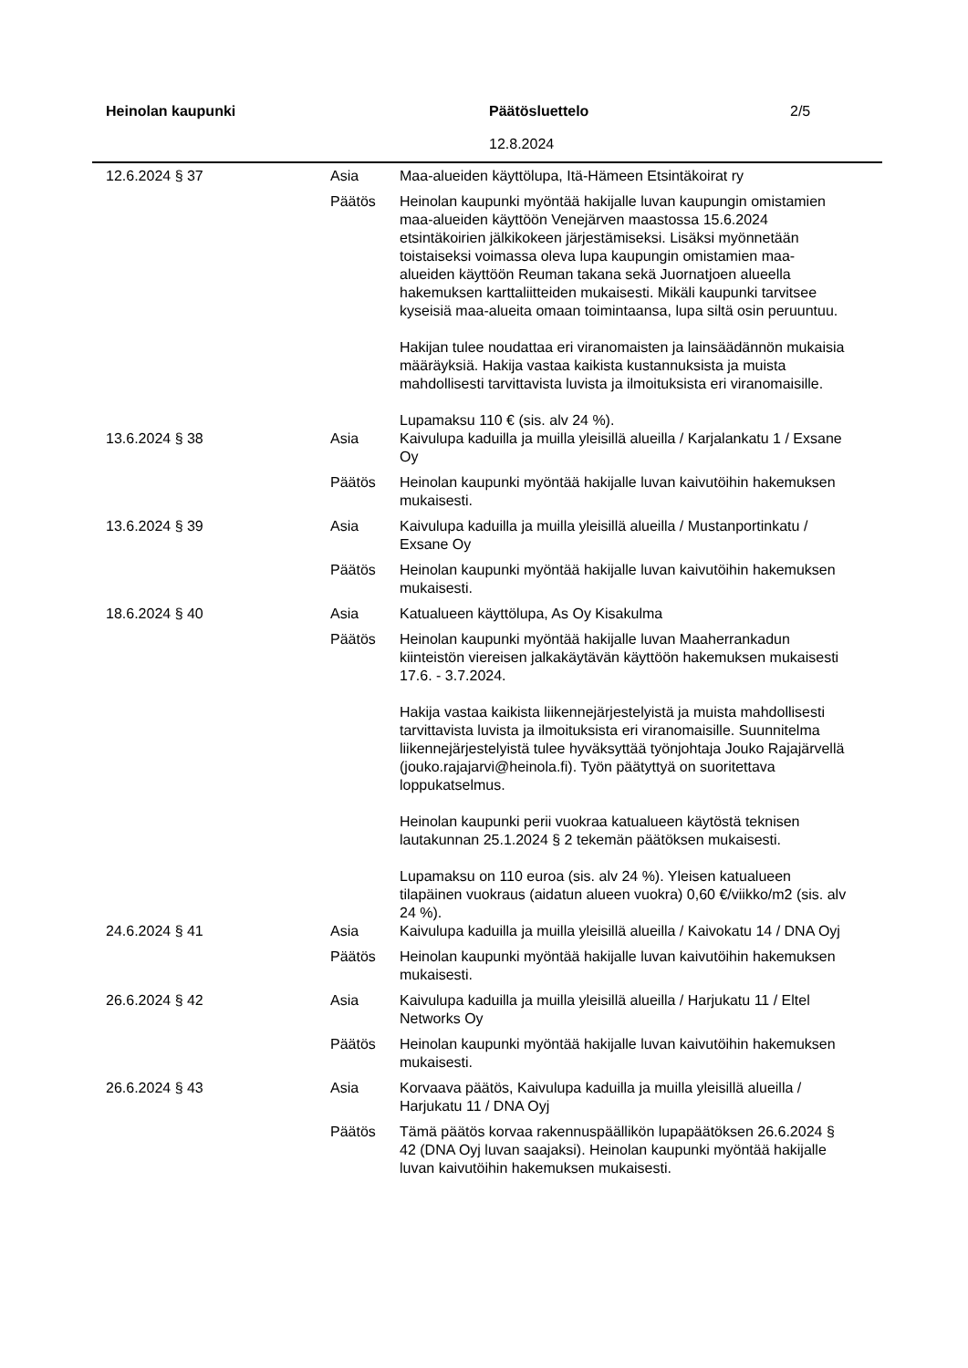Heinolan kaupunki Päätösluettelo
12.8.2024
2/5
| 12.6.2024 § 37 | Asia | Maa-alueiden käyttölupa, Itä-Hämeen Etsintäkoirat ry |
| | Päätös | Heinolan kaupunki myöntää hakijalle luvan kaupungin omistamien maa-alueiden käyttöön Venejärven maastossa 15.6.2024 etsintäkoirien jälkikokeen järjestämiseksi. Lisäksi myönnetään toistaiseksi voimassa oleva lupa kaupungin omistamien maa-alueiden käyttöön Reuman takana sekä Juornatjoen alueella hakemuksen karttaliitteiden mukaisesti. Mikäli kaupunki tarvitsee kyseisiä maa-alueita omaan toimintaansa, lupa siltä osin peruuntuu. Hakijan tulee noudattaa eri viranomaisten ja lainsäädännön mukaisia määräyksiä. Hakija vastaa kaikista kustannuksista ja muista mahdollisesti tarvittavista luvista ja ilmoituksista eri viranomaisille. Lupamaksu 110 € (sis. alv 24 %). |
| 13.6.2024 § 38 | Asia | Kaivulupa kaduilla ja muilla yleisillä alueilla / Karjalankatu 1 / Exsane Oy |
| | Päätös | Heinolan kaupunki myöntää hakijalle luvan kaivutöihin hakemuksen mukaisesti. |
| 13.6.2024 § 39 | Asia | Kaivulupa kaduilla ja muilla yleisillä alueilla / Mustanportinkatu / Exsane Oy |
| | Päätös | Heinolan kaupunki myöntää hakijalle luvan kaivutöihin hakemuksen mukaisesti. |
| 18.6.2024 § 40 | Asia | Katualueen käyttölupa, As Oy Kisakulma |
| | Päätös | Heinolan kaupunki myöntää hakijalle luvan Maaherrankadun kiinteistön viereisen jalkakäytävän käyttöön hakemuksen mukaisesti 17.6. - 3.7.2024. Hakija vastaa kaikista liikennejärjestelyistä ja muista mahdollisesti tarvittavista luvista ja ilmoituksista eri viranomaisille. Suunnitelma liikennejärjestelyistä tulee hyväksyttää työnjohtaja Jouko Rajajärvellä (jouko.rajajarvi@heinola.fi). Työn päätyttyä on suoritettava loppukatselmus. Heinolan kaupunki perii vuokraa katualueen käytöstä teknisen lautakunnan 25.1.2024 § 2 tekemän päätöksen mukaisesti. Lupamaksu on 110 euroa (sis. alv 24 %). Yleisen katualueen tilapäinen vuokraus (aidatun alueen vuokra) 0,60 €/viikko/m2 (sis. alv 24 %). |
| 24.6.2024 § 41 | Asia | Kaivulupa kaduilla ja muilla yleisillä alueilla / Kaivokatu 14 / DNA Oyj |
| | Päätös | Heinolan kaupunki myöntää hakijalle luvan kaivutöihin hakemuksen mukaisesti. |
| 26.6.2024 § 42 | Asia | Kaivulupa kaduilla ja muilla yleisillä alueilla / Harjukatu 11 / Eltel Networks Oy |
| | Päätös | Heinolan kaupunki myöntää hakijalle luvan kaivutöihin hakemuksen mukaisesti. |
| 26.6.2024 § 43 | Asia | Korvaava päätös, Kaivulupa kaduilla ja muilla yleisillä alueilla / Harjukatu 11 / DNA Oyj |
| | Päätös | Tämä päätös korvaa rakennuspäällikön lupapäätöksen 26.6.2024 § 42 (DNA Oyj luvan saajaksi). Heinolan kaupunki myöntää hakijalle luvan kaivutöihin hakemuksen mukaisesti. |